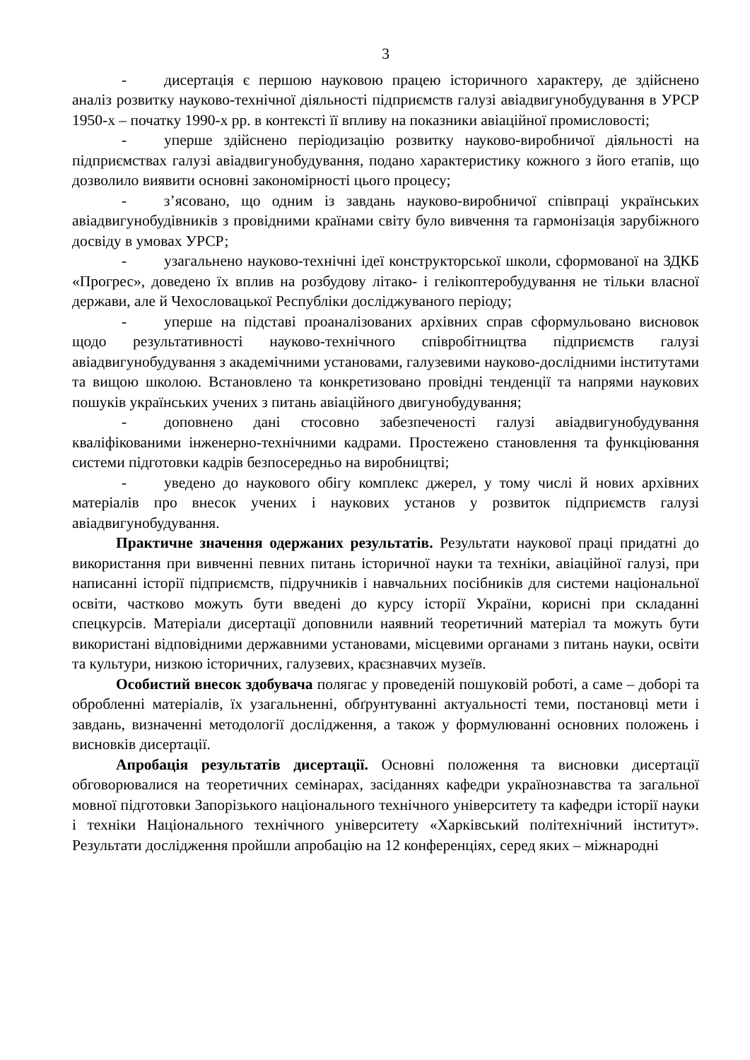3
- дисертація є першою науковою працею історичного характеру, де здійснено аналіз розвитку науково-технічної діяльності підприємств галузі авіадвигунобудування в УРСР 1950-х – початку 1990-х рр. в контексті її впливу на показники авіаційної промисловості;
- уперше здійснено періодизацію розвитку науково-виробничої діяльності на підприємствах галузі авіадвигунобудування, подано характеристику кожного з його етапів, що дозволило виявити основні закономірності цього процесу;
- з’ясовано, що одним із завдань науково-виробничої співпраці українських авіадвигунобудівників з провідними країнами світу було вивчення та гармонізація зарубіжного досвіду в умовах УРСР;
- узагальнено науково-технічні ідеї конструкторської школи, сформованої на ЗДКБ «Прогрес», доведено їх вплив на розбудову літако- і гелікоптеробудування не тільки власної держави, але й Чехословацької Республіки досліджуваного періоду;
- уперше на підставі проаналізованих архівних справ сформульовано висновок щодо результативності науково-технічного співробітництва підприємств галузі авіадвигунобудування з академічними установами, галузевими науково-дослідними інститутами та вищою школою. Встановлено та конкретизовано провідні тенденції та напрями наукових пошуків українських учених з питань авіаційного двигунобудування;
- доповнено дані стосовно забезпеченості галузі авіадвигунобудування кваліфікованими інженерно-технічними кадрами. Простежено становлення та функціювання системи підготовки кадрів безпосередньо на виробництві;
- уведено до наукового обігу комплекс джерел, у тому числі й нових архівних матеріалів про внесок учених і наукових установ у розвиток підприємств галузі авіадвигунобудування.
Практичне значення одержаних результатів. Результати наукової праці придатні до використання при вивченні певних питань історичної науки та техніки, авіаційної галузі, при написанні історії підприємств, підручників і навчальних посібників для системи національної освіти, частково можуть бути введені до курсу історії України, корисні при складанні спецкурсів. Матеріали дисертації доповнили наявний теоретичний матеріал та можуть бути використані відповідними державними установами, місцевими органами з питань науки, освіти та культури, низкою історичних, галузевих, краєзнавчих музеїв.
Особистий внесок здобувача полягає у проведеній пошуковій роботі, а саме – доборі та обробленні матеріалів, їх узагальненні, обґрунтуванні актуальності теми, постановці мети і завдань, визначенні методології дослідження, а також у формулюванні основних положень і висновків дисертації.
Апробація результатів дисертації. Основні положення та висновки дисертації обговорювалися на теоретичних семінарах, засіданнях кафедри українознавства та загальної мовної підготовки Запорізького національного технічного університету та кафедри історії науки і техніки Національного технічного університету «Харківський політехнічний інститут». Результати дослідження пройшли апробацію на 12 конференціях, серед яких – міжнародні